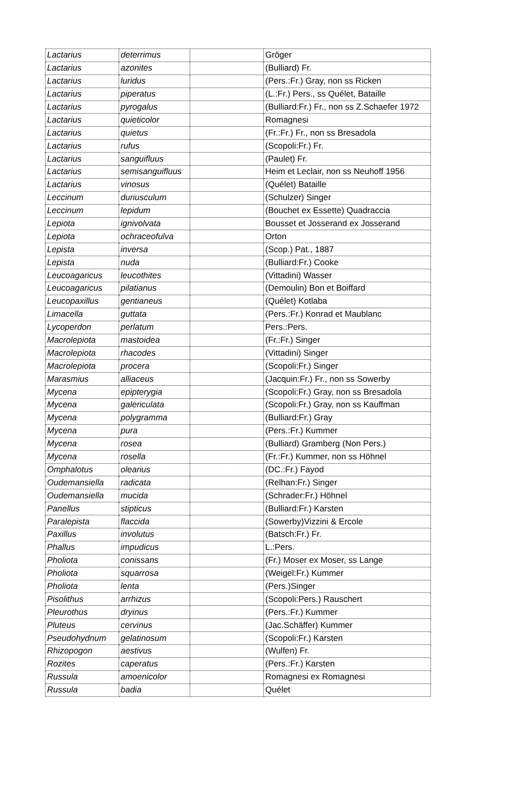| Lactarius | deterrimus | | Gröger |
| Lactarius | azonites | | (Bulliard) Fr. |
| Lactarius | luridus | | (Pers.:Fr.) Gray, non ss Ricken |
| Lactarius | piperatus | | (L.:Fr.) Pers., ss Quélet, Bataille |
| Lactarius | pyrogalus | | (Bulliard:Fr.) Fr., non ss Z.Schaefer 1972 |
| Lactarius | quieticolor | | Romagnesi |
| Lactarius | quietus | | (Fr.:Fr.) Fr., non ss Bresadola |
| Lactarius | rufus | | (Scopoli:Fr.) Fr. |
| Lactarius | sanguifluus | | (Paulet) Fr. |
| Lactarius | semisanguifluus | | Heim et Leclair, non ss Neuhoff 1956 |
| Lactarius | vinosus | | (Quélet) Bataille |
| Leccinum | duriusculum | | (Schulzer) Singer |
| Leccinum | lepidum | | (Bouchet ex Essette) Quadraccia |
| Lepiota | ignivolvata | | Bousset et Josserand ex Josserand |
| Lepiota | ochraceofulva | | Orton |
| Lepista | inversa | | (Scop.) Pat., 1887 |
| Lepista | nuda | | (Bulliard:Fr.) Cooke |
| Leucoagaricus | leucothites | | (Vittadini) Wasser |
| Leucoagaricus | pilatianus | | (Demoulin) Bon et Boiffard |
| Leucopaxillus | gentianeus | | (Quélet) Kotlaba |
| Limacella | guttata | | (Pers.:Fr.) Konrad et Maublanc |
| Lycoperdon | perlatum | | Pers.:Pers. |
| Macrolepiota | mastoidea | | (Fr.:Fr.) Singer |
| Macrolepiota | rhacodes | | (Vittadini) Singer |
| Macrolepiota | procera | | (Scopoli:Fr.) Singer |
| Marasmius | alliaceus | | (Jacquin:Fr.) Fr., non ss Sowerby |
| Mycena | epipterygia | | (Scopoli:Fr.) Gray, non ss Bresadola |
| Mycena | galericulata | | (Scopoli:Fr.) Gray, non ss Kauffman |
| Mycena | polygramma | | (Bulliard:Fr.) Gray |
| Mycena | pura | | (Pers.:Fr.) Kummer |
| Mycena | rosea | | (Bulliard) Gramberg (Non Pers.) |
| Mycena | rosella | | (Fr.:Fr.) Kummer, non ss Höhnel |
| Omphalotus | olearius | | (DC.:Fr.) Fayod |
| Oudemansiella | radicata | | (Relhan:Fr.) Singer |
| Oudemansiella | mucida | | (Schrader:Fr.) Höhnel |
| Panellus | stipticus | | (Bulliard:Fr.) Karsten |
| Paralepista | flaccida | | (Sowerby)Vizzini & Ercole |
| Paxillus | involutus | | (Batsch:Fr.) Fr. |
| Phallus | impudicus | | L.:Pers. |
| Pholiota | conissans | | (Fr.) Moser ex Moser, ss Lange |
| Pholiota | squarrosa | | (Weigel:Fr.) Kummer |
| Pholiota | lenta | | (Pers.)Singer |
| Pisolithus | arrhizus | | (Scopoli:Pers.) Rauschert |
| Pleurothus | dryinus | | (Pers.:Fr.) Kummer |
| Pluteus | cervinus | | (Jac.Schäffer) Kummer |
| Pseudohydnum | gelatinosum | | (Scopoli:Fr.) Karsten |
| Rhizopogon | aestivus | | (Wulfen) Fr. |
| Rozites | caperatus | | (Pers.:Fr.) Karsten |
| Russula | amoenicolor | | Romagnesi ex Romagnesi |
| Russula | badia | | Quélet |